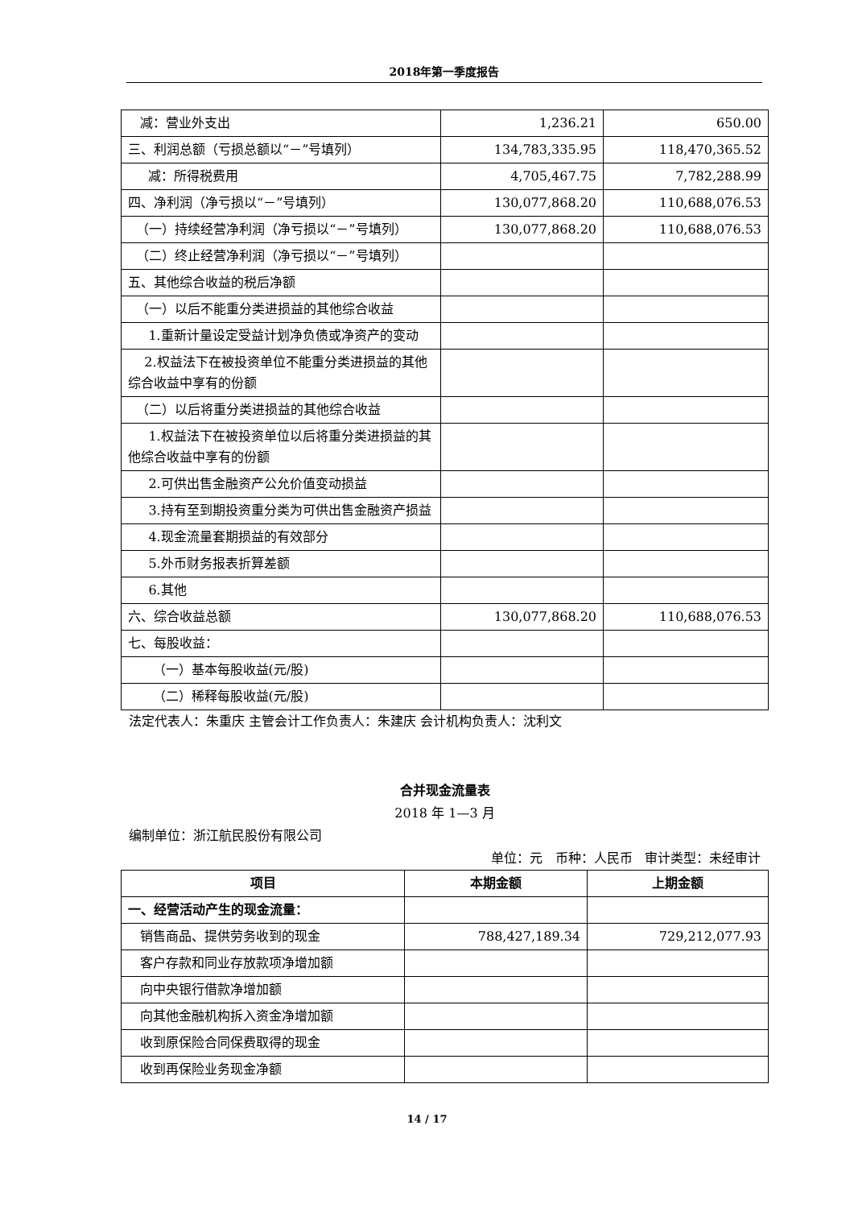2018年第一季度报告
| 减：营业外支出 | 1,236.21 | 650.00 |
| 三、利润总额（亏损总额以“－”号填列） | 134,783,335.95 | 118,470,365.52 |
| 减：所得税费用 | 4,705,467.75 | 7,782,288.99 |
| 四、净利润（净亏损以“－”号填列） | 130,077,868.20 | 110,688,076.53 |
| （一）持续经营净利润（净亏损以“－”号填列） | 130,077,868.20 | 110,688,076.53 |
| （二）终止经营净利润（净亏损以“－”号填列） | | |
| 五、其他综合收益的税后净额 | | |
| （一）以后不能重分类进损益的其他综合收益 | | |
| 1.重新计量设定受益计划净负债或净资产的变动 | | |
| 2.权益法下在被投资单位不能重分类进损益的其他综合收益中享有的份额 | | |
| （二）以后将重分类进损益的其他综合收益 | | |
| 1.权益法下在被投资单位以后将重分类进损益的其他综合收益中享有的份额 | | |
| 2.可供出售金融资产公允价值变动损益 | | |
| 3.持有至到期投资重分类为可供出售金融资产损益 | | |
| 4.现金流量套期损益的有效部分 | | |
| 5.外币财务报表折算差额 | | |
| 6.其他 | | |
| 六、综合收益总额 | 130,077,868.20 | 110,688,076.53 |
| 七、每股收益： | | |
| （一）基本每股收益(元/股) | | |
| （二）稀释每股收益(元/股) | | |
法定代表人：朱重庆 主管会计工作负责人：朱建庆 会计机构负责人：沈利文
合并现金流量表
2018 年 1—3 月
编制单位：浙江航民股份有限公司
单位：元 币种：人民币 审计类型：未经审计
| 项目 | 本期金额 | 上期金额 |
| --- | --- | --- |
| 一、经营活动产生的现金流量： | | |
| 销售商品、提供劳务收到的现金 | 788,427,189.34 | 729,212,077.93 |
| 客户存款和同业存放款项净增加额 | | |
| 向中央银行借款净增加额 | | |
| 向其他金融机构拆入资金净增加额 | | |
| 收到原保险合同保费取得的现金 | | |
| 收到再保险业务现金净额 | | |
14 / 17